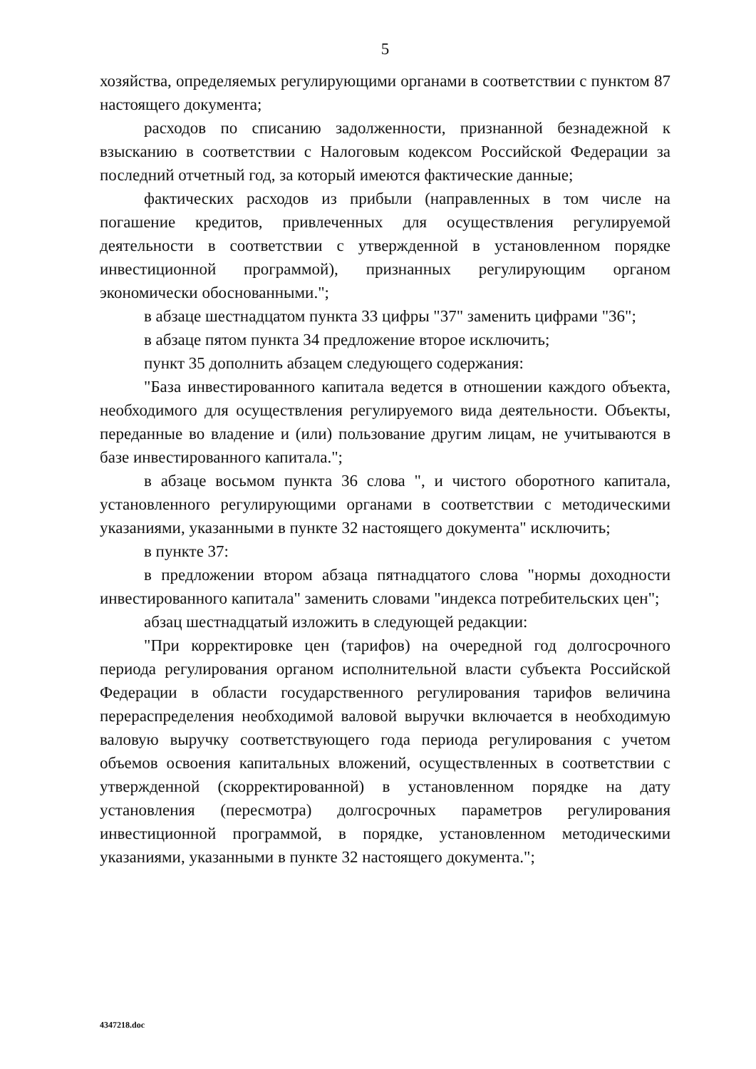5
хозяйства, определяемых регулирующими органами в соответствии с пунктом 87 настоящего документа;
расходов по списанию задолженности, признанной безнадежной к взысканию в соответствии с Налоговым кодексом Российской Федерации за последний отчетный год, за который имеются фактические данные;
фактических расходов из прибыли (направленных в том числе на погашение кредитов, привлеченных для осуществления регулируемой деятельности в соответствии с утвержденной в установленном порядке инвестиционной программой), признанных регулирующим органом экономически обоснованными.";
в абзаце шестнадцатом пункта 33 цифры "37" заменить цифрами "36";
в абзаце пятом пункта 34 предложение второе исключить;
пункт 35 дополнить абзацем следующего содержания:
"База инвестированного капитала ведется в отношении каждого объекта, необходимого для осуществления регулируемого вида деятельности. Объекты, переданные во владение и (или) пользование другим лицам, не учитываются в базе инвестированного капитала.";
в абзаце восьмом пункта 36 слова ", и чистого оборотного капитала, установленного регулирующими органами в соответствии с методическими указаниями, указанными в пункте 32 настоящего документа" исключить;
в пункте 37:
в предложении втором абзаца пятнадцатого слова "нормы доходности инвестированного капитала" заменить словами "индекса потребительских цен";
абзац шестнадцатый изложить в следующей редакции:
"При корректировке цен (тарифов) на очередной год долгосрочного периода регулирования органом исполнительной власти субъекта Российской Федерации в области государственного регулирования тарифов величина перераспределения необходимой валовой выручки включается в необходимую валовую выручку соответствующего года периода регулирования с учетом объемов освоения капитальных вложений, осуществленных в соответствии с утвержденной (скорректированной) в установленном порядке на дату установления (пересмотра) долгосрочных параметров регулирования инвестиционной программой, в порядке, установленном методическими указаниями, указанными в пункте 32 настоящего документа.";
4347218.doc